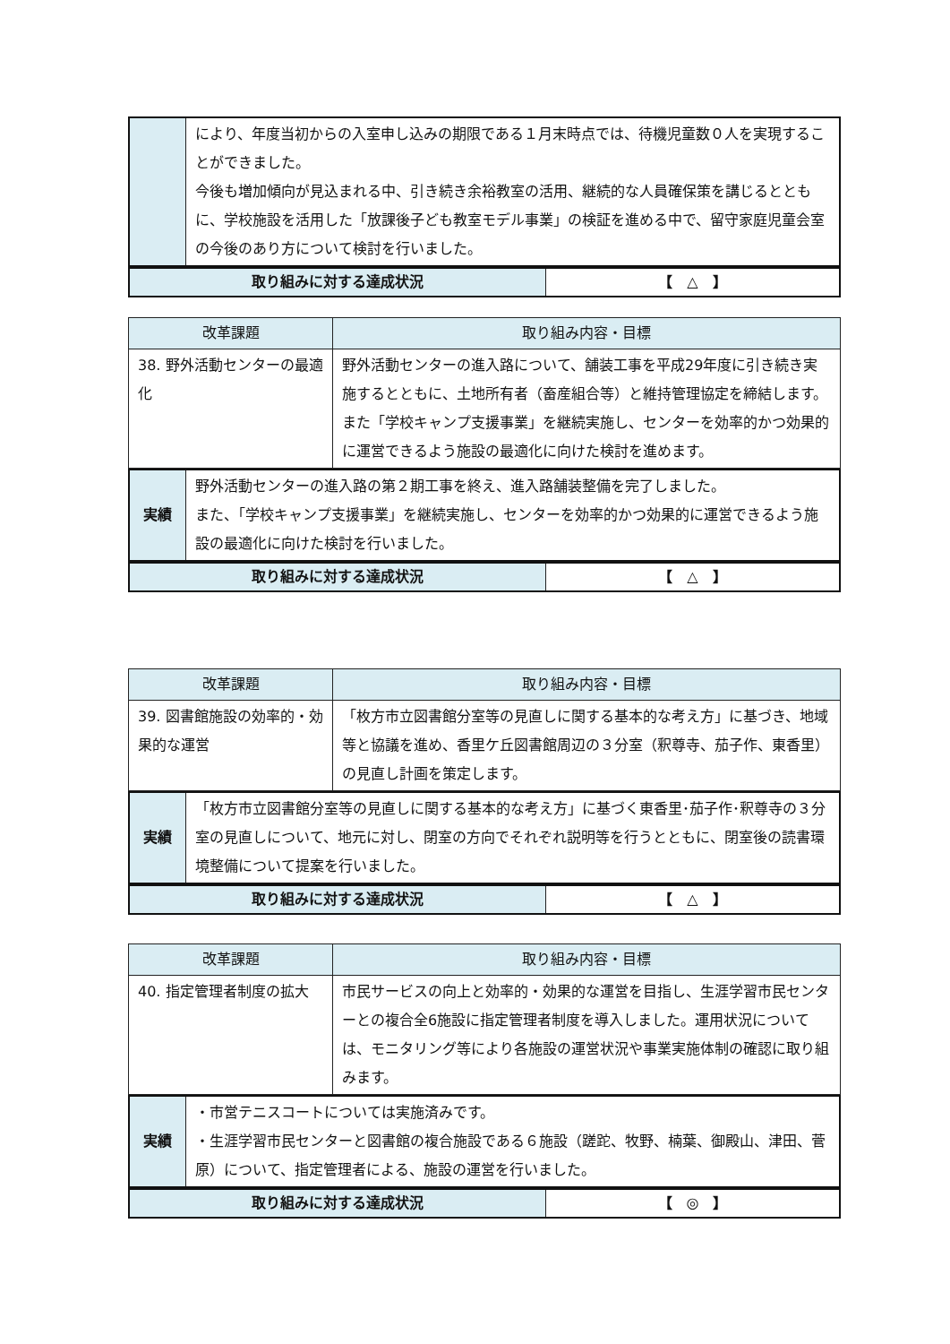| | により、年度当初からの入室申し込みの期限である１月末時点では、待機児童数０人を実現することができました。 今後も増加傾向が見込まれる中、引き続き余裕教室の活用、継続的な人員確保策を講じるとともに、学校施設を活用した「放課後子ども教室モデル事業」の検証を進める中で、留守家庭児童会室の今後のあり方について検討を行いました。 |
| 取り組みに対する達成状況 | 【 △ 】 |
| 改革課題 | 取り組み内容・目標 |
| --- | --- |
| 38. 野外活動センターの最適化 | 野外活動センターの進入路について、舗装工事を平成29年度に引き続き実施するとともに、土地所有者（畜産組合等）と維持管理協定を締結します。 また「学校キャンプ支援事業」を継続実施し、センターを効率的かつ効果的に運営できるよう施設の最適化に向けた検討を進めます。 |
| 実績 | 野外活動センターの進入路の第２期工事を終え、進入路舗装整備を完了しました。 また、「学校キャンプ支援事業」を継続実施し、センターを効率的かつ効果的に運営できるよう施設の最適化に向けた検討を行いました。 |
| 取り組みに対する達成状況 | 【 △ 】 |
| 改革課題 | 取り組み内容・目標 |
| --- | --- |
| 39. 図書館施設の効率的・効果的な運営 | 「枚方市立図書館分室等の見直しに関する基本的な考え方」に基づき、地域等と協議を進め、香里ケ丘図書館周辺の３分室（釈尊寺、茄子作、東香里）の見直し計画を策定します。 |
| 実績 | 「枚方市立図書館分室等の見直しに関する基本的な考え方」に基づく東香里･茄子作･釈尊寺の３分室の見直しについて、地元に対し、閉室の方向でそれぞれ説明等を行うとともに、閉室後の読書環境整備について提案を行いました。 |
| 取り組みに対する達成状況 | 【 △ 】 |
| 改革課題 | 取り組み内容・目標 |
| --- | --- |
| 40. 指定管理者制度の拡大 | 市民サービスの向上と効率的・効果的な運営を目指し、生涯学習市民センターとの複合全6施設に指定管理者制度を導入しました。運用状況については、モニタリング等により各施設の運営状況や事業実施体制の確認に取り組みます。 |
| 実績 | ・市営テニスコートについては実施済みです。 ・生涯学習市民センターと図書館の複合施設である６施設（蹉跎、牧野、楠葉、御殿山、津田、菅原）について、指定管理者による、施設の運営を行いました。 |
| 取り組みに対する達成状況 | 【 ◎ 】 |